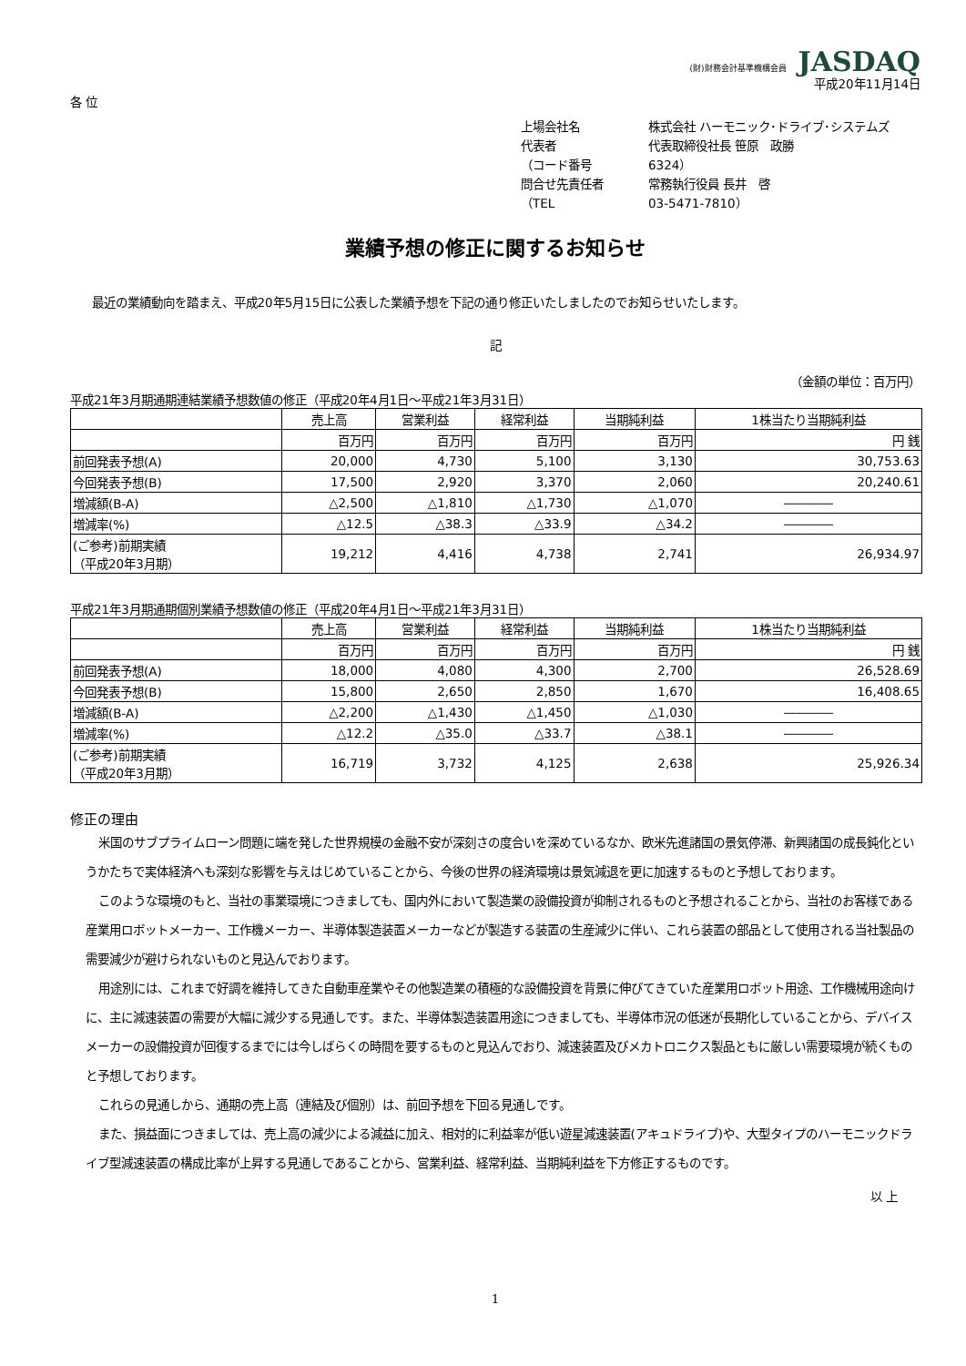(財)財務会計基準機構会員 JASDAQ
平成20年11月14日
各 位
上場会社名 株式会社 ハーモニック･ドライブ･システムズ
代表者 代表取締役社長 笹原　政勝
（コード番号 6324）
問合せ先責任者 常務執行役員 長井　啓
（TEL 03-5471-7810）
業績予想の修正に関するお知らせ
最近の業績動向を踏まえ、平成20年5月15日に公表した業績予想を下記の通り修正いたしましたのでお知らせいたします。
記
（金額の単位：百万円）
平成21年3月期通期連結業績予想数値の修正（平成20年4月1日～平成21年3月31日）
| | 売上高 | 営業利益 | 経常利益 | 当期純利益 | 1株当たり当期純利益 |
| --- | --- | --- | --- | --- | --- |
| | 百万円 | 百万円 | 百万円 | 百万円 | 円 銭 |
| 前回発表予想(A) | 20,000 | 4,730 | 5,100 | 3,130 | 30,753.63 |
| 今回発表予想(B) | 17,500 | 2,920 | 3,370 | 2,060 | 20,240.61 |
| 増減額(B-A) | △2,500 | △1,810 | △1,730 | △1,070 | ―――― |
| 増減率(%) | △12.5 | △38.3 | △33.9 | △34.2 | ―――― |
| (ご参考)前期実績 （平成20年3月期） | 19,212 | 4,416 | 4,738 | 2,741 | 26,934.97 |
平成21年3月期通期個別業績予想数値の修正（平成20年4月1日～平成21年3月31日）
| | 売上高 | 営業利益 | 経常利益 | 当期純利益 | 1株当たり当期純利益 |
| --- | --- | --- | --- | --- | --- |
| | 百万円 | 百万円 | 百万円 | 百万円 | 円 銭 |
| 前回発表予想(A) | 18,000 | 4,080 | 4,300 | 2,700 | 26,528.69 |
| 今回発表予想(B) | 15,800 | 2,650 | 2,850 | 1,670 | 16,408.65 |
| 増減額(B-A) | △2,200 | △1,430 | △1,450 | △1,030 | ―――― |
| 増減率(%) | △12.2 | △35.0 | △33.7 | △38.1 | ―――― |
| (ご参考)前期実績 （平成20年3月期） | 16,719 | 3,732 | 4,125 | 2,638 | 25,926.34 |
修正の理由
米国のサブプライムローン問題に端を発した世界規模の金融不安が深刻さの度合いを深めているなか、欧米先進諸国の景気停滞、新興諸国の成長鈍化というかたちで実体経済へも深刻な影響を与えはじめていることから、今後の世界の経済環境は景気減退を更に加速するものと予想しております。
このような環境のもと、当社の事業環境につきましても、国内外において製造業の設備投資が抑制されるものと予想されることから、当社のお客様である産業用ロボットメーカー、工作機メーカー、半導体製造装置メーカーなどが製造する装置の生産減少に伴い、これら装置の部品として使用される当社製品の需要減少が避けられないものと見込んでおります。
用途別には、これまで好調を維持してきた自動車産業やその他製造業の積極的な設備投資を背景に伸びてきていた産業用ロボット用途、工作機械用途向けに、主に減速装置の需要が大幅に減少する見通しです。また、半導体製造装置用途につきましても、半導体市況の低迷が長期化していることから、デバイスメーカーの設備投資が回復するまでには今しばらくの時間を要するものと見込んでおり、減速装置及びメカトロニクス製品ともに厳しい需要環境が続くものと予想しております。
これらの見通しから、通期の売上高（連結及び個別）は、前回予想を下回る見通しです。
また、損益面につきましては、売上高の減少による減益に加え、相対的に利益率が低い遊星減速装置(アキュドライブ)や、大型タイプのハーモニックドライブ型減速装置の構成比率が上昇する見通しであることから、営業利益、経常利益、当期純利益を下方修正するものです。
以 上
1